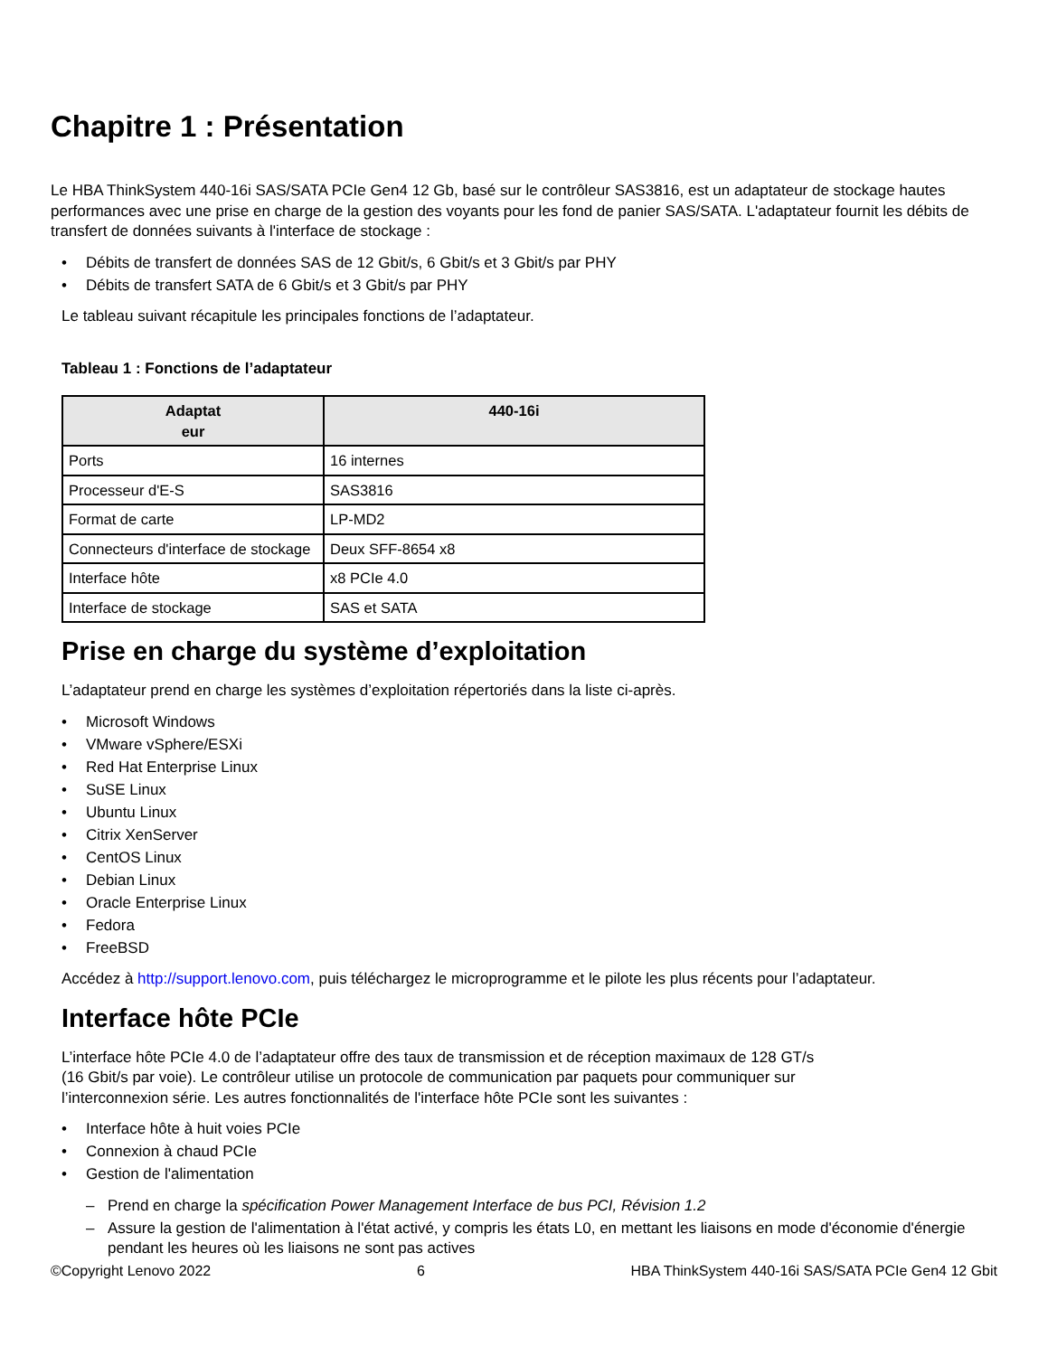Chapitre 1 : Présentation
Le HBA ThinkSystem 440-16i SAS/SATA PCIe Gen4 12 Gb, basé sur le contrôleur SAS3816, est un adaptateur de stockage hautes performances avec une prise en charge de la gestion des voyants pour les fond de panier SAS/SATA. L'adaptateur fournit les débits de transfert de données suivants à l'interface de stockage :
• Débits de transfert de données SAS de 12 Gbit/s, 6 Gbit/s et 3 Gbit/s par PHY
• Débits de transfert SATA de 6 Gbit/s et 3 Gbit/s par PHY
Le tableau suivant récapitule les principales fonctions de l’adaptateur.
Tableau 1 : Fonctions de l’adaptateur
| Adaptat eur | 440-16i |
| --- | --- |
| Ports | 16 internes |
| Processeur d'E-S | SAS3816 |
| Format de carte | LP-MD2 |
| Connecteurs d'interface de stockage | Deux SFF-8654 x8 |
| Interface hôte | x8 PCIe 4.0 |
| Interface de stockage | SAS et SATA |
Prise en charge du système d’exploitation
L’adaptateur prend en charge les systèmes d’exploitation répertoriés dans la liste ci-après.
• Microsoft Windows
• VMware vSphere/ESXi
• Red Hat Enterprise Linux
• SuSE Linux
• Ubuntu Linux
• Citrix XenServer
• CentOS Linux
• Debian Linux
• Oracle Enterprise Linux
• Fedora
• FreeBSD
Accédez à http://support.lenovo.com, puis téléchargez le microprogramme et le pilote les plus récents pour l’adaptateur.
Interface hôte PCIe
L’interface hôte PCIe 4.0 de l’adaptateur offre des taux de transmission et de réception maximaux de 128 GT/s
(16 Gbit/s par voie). Le contrôleur utilise un protocole de communication par paquets pour communiquer sur
l’interconnexion série. Les autres fonctionnalités de l'interface hôte PCIe sont les suivantes :
• Interface hôte à huit voies PCIe
• Connexion à chaud PCIe
• Gestion de l'alimentation
– Prend en charge la spécification Power Management Interface de bus PCI, Révision 1.2
– Assure la gestion de l'alimentation à l'état activé, y compris les états L0, en mettant les liaisons en mode d'économie d'énergie pendant les heures où les liaisons ne sont pas actives
©Copyright Lenovo 2022 6 HBA ThinkSystem 440-16i SAS/SATA PCIe Gen4 12 Gbit